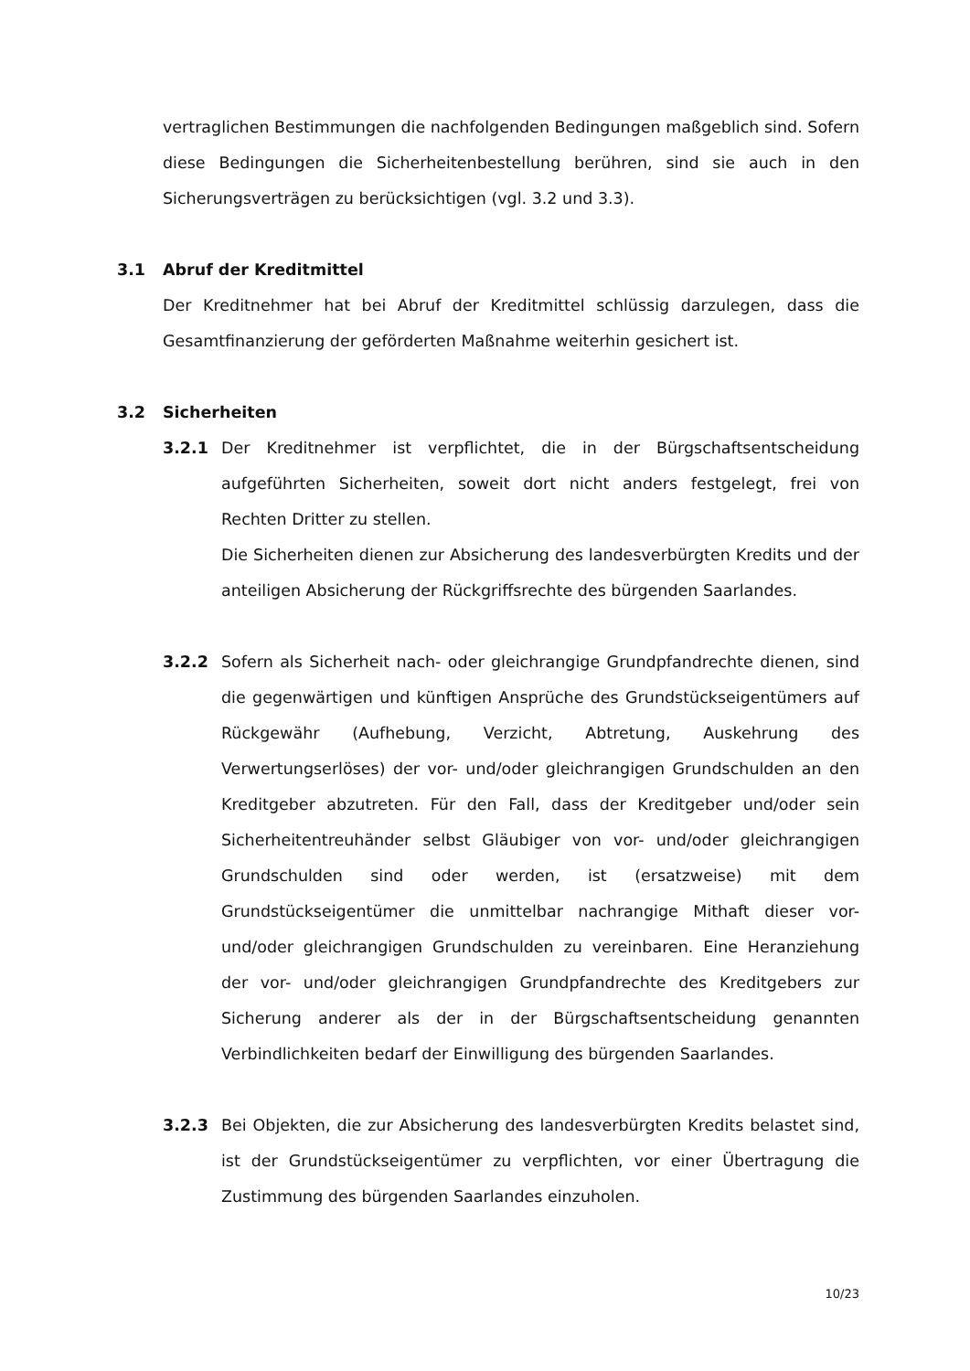vertraglichen Bestimmungen die nachfolgenden Bedingungen maßgeblich sind. Sofern diese Bedingungen die Sicherheitenbestellung berühren, sind sie auch in den Sicherungsverträgen zu berücksichtigen (vgl. 3.2 und 3.3).
3.1 Abruf der Kreditmittel
Der Kreditnehmer hat bei Abruf der Kreditmittel schlüssig darzulegen, dass die Gesamtfinanzierung der geförderten Maßnahme weiterhin gesichert ist.
3.2 Sicherheiten
3.2.1 Der Kreditnehmer ist verpflichtet, die in der Bürgschaftsentscheidung aufgeführten Sicherheiten, soweit dort nicht anders festgelegt, frei von Rechten Dritter zu stellen.
Die Sicherheiten dienen zur Absicherung des landesverbürgten Kredits und der anteiligen Absicherung der Rückgriffsrechte des bürgenden Saarlandes.
3.2.2 Sofern als Sicherheit nach- oder gleichrangige Grundpfandrechte dienen, sind die gegenwärtigen und künftigen Ansprüche des Grundstückseigentümers auf Rückgewähr (Aufhebung, Verzicht, Abtretung, Auskehrung des Verwertungserlöses) der vor- und/oder gleichrangigen Grundschulden an den Kreditgeber abzutreten. Für den Fall, dass der Kreditgeber und/oder sein Sicherheitentreuhänder selbst Gläubiger von vor- und/oder gleichrangigen Grundschulden sind oder werden, ist (ersatzweise) mit dem Grundstückseigentümer die unmittelbar nachrangige Mithaft dieser vor- und/oder gleichrangigen Grundschulden zu vereinbaren. Eine Heranziehung der vor- und/oder gleichrangigen Grundpfandrechte des Kreditgebers zur Sicherung anderer als der in der Bürgschaftsentscheidung genannten Verbindlichkeiten bedarf der Einwilligung des bürgenden Saarlandes.
3.2.3 Bei Objekten, die zur Absicherung des landesverbürgten Kredits belastet sind, ist der Grundstückseigentümer zu verpflichten, vor einer Übertragung die Zustimmung des bürgenden Saarlandes einzuholen.
10/23